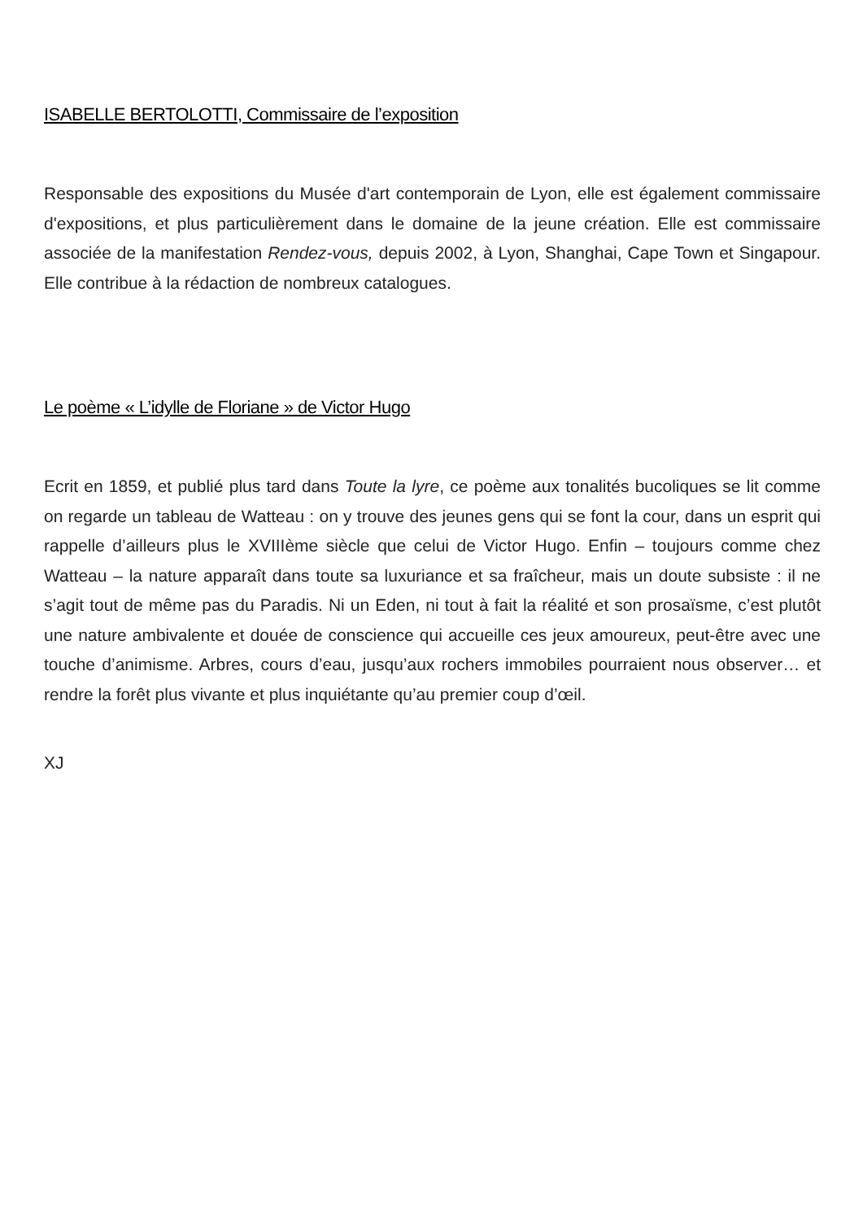ISABELLE BERTOLOTTI, Commissaire de l’exposition
Responsable des expositions du Musée d'art contemporain de Lyon, elle est également commissaire d'expositions, et plus particulièrement dans le domaine de la jeune création. Elle est commissaire associée de la manifestation Rendez-vous, depuis 2002, à Lyon, Shanghai, Cape Town et Singapour. Elle contribue à la rédaction de nombreux catalogues.
Le poème « L’idylle de Floriane » de Victor Hugo
Ecrit en 1859, et publié plus tard dans Toute la lyre, ce poème aux tonalités bucoliques se lit comme on regarde un tableau de Watteau : on y trouve des jeunes gens qui se font la cour, dans un esprit qui rappelle d’ailleurs plus le XVIIIème siècle que celui de Victor Hugo. Enfin – toujours comme chez Watteau – la nature apparaît dans toute sa luxuriance et sa fraîcheur, mais un doute subsiste : il ne s’agit tout de même pas du Paradis. Ni un Eden, ni tout à fait la réalité et son prosaïsme, c’est plutôt une nature ambivalente et douée de conscience qui accueille ces jeux amoureux, peut-être avec une touche d’animisme. Arbres, cours d’eau, jusqu’aux rochers immobiles pourraient nous observer… et rendre la forêt plus vivante et plus inquiétante qu’au premier coup d’œil.
XJ